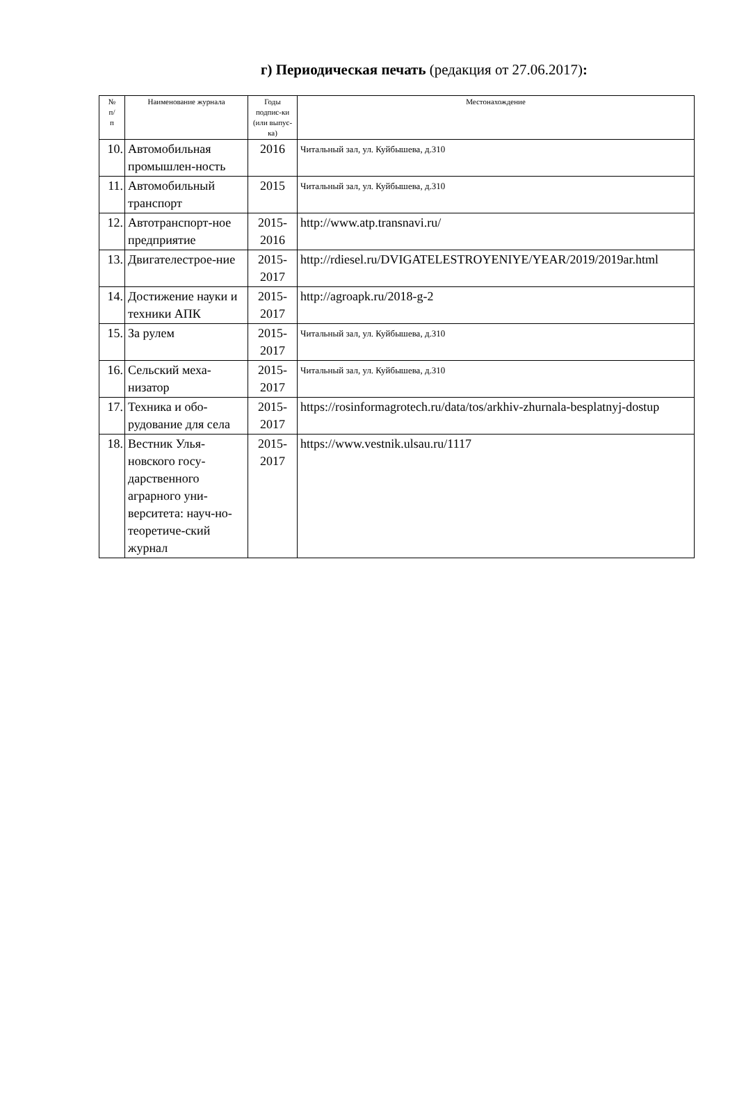г) Периодическая печать (редакция от 27.06.2017):
| № п/ п | Наименование журнала | Годы подпис-ки (или выпус-ка) | Местонахождение |
| --- | --- | --- | --- |
| 10. | Автомобильная промышлен-ность | 2016 | Читальный зал, ул. Куйбышева, д.310 |
| 11. | Автомобильный транспорт | 2015 | Читальный зал, ул. Куйбышева, д.310 |
| 12. | Автотранспорт-ное предприятие | 2015-2016 | http://www.atp.transnavi.ru/ |
| 13. | Двигателестрое-ние | 2015-2017 | http://rdiesel.ru/DVIGATELESTROYENIYE/YEAR/2019/2019ar.html |
| 14. | Достижение науки и техники АПК | 2015-2017 | http://agroapk.ru/2018-g-2 |
| 15. | За рулем | 2015-2017 | Читальный зал, ул. Куйбышева, д.310 |
| 16. | Сельский меха-низатор | 2015-2017 | Читальный зал, ул. Куйбышева, д.310 |
| 17. | Техника и обо-рудование для села | 2015-2017 | https://rosinformagrotech.ru/data/tos/arkhiv-zhurnala-besplatnyj-dostup |
| 18. | Вестник Улья-новского госу-дарственного аграрного уни-верситета: науч-но- теоретиче-ский журнал | 2015-2017 | https://www.vestnik.ulsau.ru/1117 |